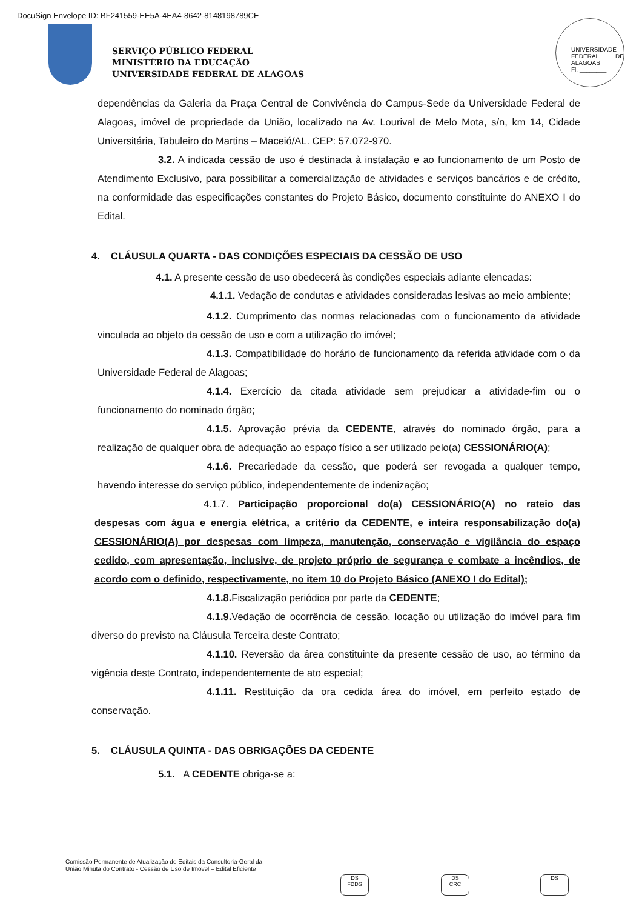DocuSign Envelope ID: BF241559-EE5A-4EA4-8642-8148198789CE
SERVIÇO PÚBLICO FEDERAL
MINISTÉRIO DA EDUCAÇÃO
UNIVERSIDADE FEDERAL DE ALAGOAS
UNIVERSIDADE FEDERAL DE ALAGOAS
Fl. ________
dependências da Galeria da Praça Central de Convivência do Campus-Sede da Universidade Federal de Alagoas, imóvel de propriedade da União, localizado na Av. Lourival de Melo Mota, s/n, km 14, Cidade Universitária, Tabuleiro do Martins – Maceió/AL. CEP: 57.072-970.
3.2. A indicada cessão de uso é destinada à instalação e ao funcionamento de um Posto de Atendimento Exclusivo, para possibilitar a comercialização de atividades e serviços bancários e de crédito, na conformidade das especificações constantes do Projeto Básico, documento constituinte do ANEXO I do Edital.
4. CLÁUSULA QUARTA - DAS CONDIÇÕES ESPECIAIS DA CESSÃO DE USO
4.1. A presente cessão de uso obedecerá às condições especiais adiante elencadas:
4.1.1. Vedação de condutas e atividades consideradas lesivas ao meio ambiente;
4.1.2. Cumprimento das normas relacionadas com o funcionamento da atividade vinculada ao objeto da cessão de uso e com a utilização do imóvel;
4.1.3. Compatibilidade do horário de funcionamento da referida atividade com o da Universidade Federal de Alagoas;
4.1.4. Exercício da citada atividade sem prejudicar a atividade-fim ou o funcionamento do nominado órgão;
4.1.5. Aprovação prévia da CEDENTE, através do nominado órgão, para a realização de qualquer obra de adequação ao espaço físico a ser utilizado pelo(a) CESSIONÁRIO(A);
4.1.6. Precariedade da cessão, que poderá ser revogada a qualquer tempo, havendo interesse do serviço público, independentemente de indenização;
4.1.7. Participação proporcional do(a) CESSIONÁRIO(A) no rateio das despesas com água e energia elétrica, a critério da CEDENTE, e inteira responsabilização do(a) CESSIONÁRIO(A) por despesas com limpeza, manutenção, conservação e vigilância do espaço cedido, com apresentação, inclusive, de projeto próprio de segurança e combate a incêndios, de acordo com o definido, respectivamente, no item 10 do Projeto Básico (ANEXO I do Edital);
4.1.8. Fiscalização periódica por parte da CEDENTE;
4.1.9. Vedação de ocorrência de cessão, locação ou utilização do imóvel para fim diverso do previsto na Cláusula Terceira deste Contrato;
4.1.10. Reversão da área constituinte da presente cessão de uso, ao término da vigência deste Contrato, independentemente de ato especial;
4.1.11. Restituição da ora cedida área do imóvel, em perfeito estado de conservação.
5. CLÁUSULA QUINTA - DAS OBRIGAÇÕES DA CEDENTE
5.1. A CEDENTE obriga-se a:
Comissão Permanente de Atualização de Editais da Consultoria-Geral da
União Minuta do Contrato - Cessão de Uso de Imóvel – Edital Eficiente
DS
FDDS
DS
CRC
DS